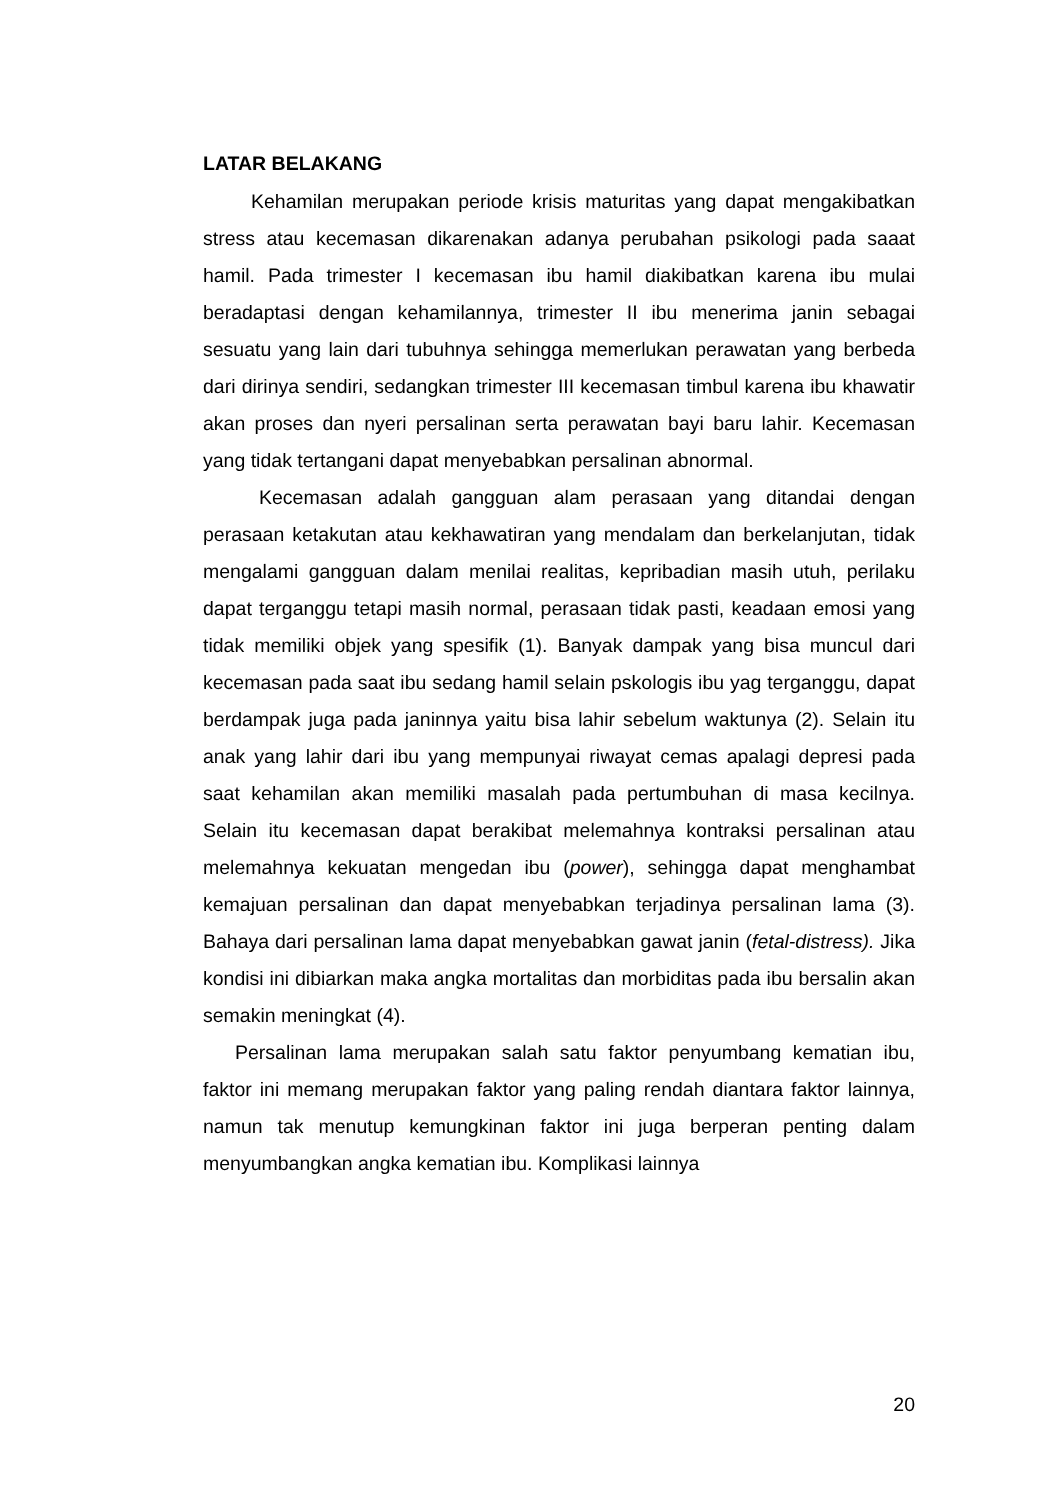LATAR BELAKANG
Kehamilan merupakan periode krisis maturitas yang dapat mengakibatkan stress atau kecemasan dikarenakan adanya perubahan psikologi pada saaat hamil. Pada trimester I kecemasan ibu hamil diakibatkan karena ibu mulai beradaptasi dengan kehamilannya, trimester II ibu menerima janin sebagai sesuatu yang lain dari tubuhnya sehingga memerlukan perawatan yang berbeda dari dirinya sendiri, sedangkan trimester III kecemasan timbul karena ibu khawatir akan proses dan nyeri persalinan serta perawatan bayi baru lahir. Kecemasan yang tidak tertangani dapat menyebabkan persalinan abnormal.
Kecemasan adalah gangguan alam perasaan yang ditandai dengan perasaan ketakutan atau kekhawatiran yang mendalam dan berkelanjutan, tidak mengalami gangguan dalam menilai realitas, kepribadian masih utuh, perilaku dapat terganggu tetapi masih normal, perasaan tidak pasti, keadaan emosi yang tidak memiliki objek yang spesifik (1). Banyak dampak yang bisa muncul dari kecemasan pada saat ibu sedang hamil selain pskologis ibu yag terganggu, dapat berdampak juga pada janinnya yaitu bisa lahir sebelum waktunya (2). Selain itu anak yang lahir dari ibu yang mempunyai riwayat cemas apalagi depresi pada saat kehamilan akan memiliki masalah pada pertumbuhan di masa kecilnya. Selain itu kecemasan dapat berakibat melemahnya kontraksi persalinan atau melemahnya kekuatan mengedan ibu (power), sehingga dapat menghambat kemajuan persalinan dan dapat menyebabkan terjadinya persalinan lama (3). Bahaya dari persalinan lama dapat menyebabkan gawat janin (fetal-distress). Jika kondisi ini dibiarkan maka angka mortalitas dan morbiditas pada ibu bersalin akan semakin meningkat (4).
Persalinan lama merupakan salah satu faktor penyumbang kematian ibu, faktor ini memang merupakan faktor yang paling rendah diantara faktor lainnya, namun tak menutup kemungkinan faktor ini juga berperan penting dalam menyumbangkan angka kematian ibu. Komplikasi lainnya
20